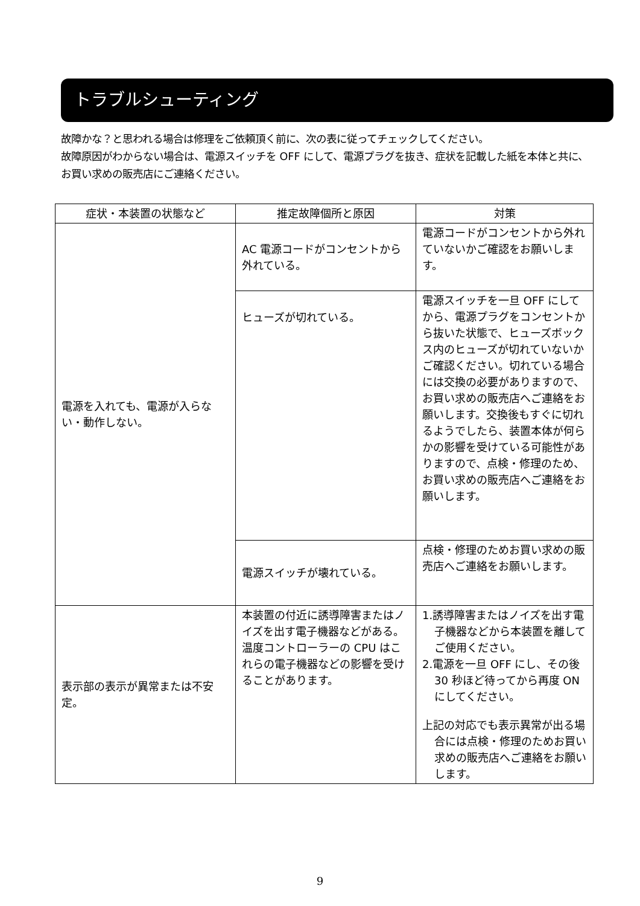トラブルシューティング
故障かな？と思われる場合は修理をご依頼頂く前に、次の表に従ってチェックしてください。
故障原因がわからない場合は、電源スイッチを OFF にして、電源プラグを抜き、症状を記載した紙を本体と共に、お買い求めの販売店にご連絡ください。
| 症状・本装置の状態など | 推定故障個所と原因 | 対策 |
| --- | --- | --- |
| 電源を入れても、電源が入らない・動作しない。 | AC 電源コードがコンセントから外れている。 | 電源コードがコンセントから外れていないかご確認をお願いします。 |
| | ヒューズが切れている。 | 電源スイッチを一旦 OFF にしてから、電源プラグをコンセントから抜いた状態で、ヒューズボックス内のヒューズが切れていないかご確認ください。切れている場合には交換の必要がありますので、お買い求めの販売店へご連絡をお願いします。交換後もすぐに切れるようでしたら、装置本体が何らかの影響を受けている可能性がありますので、点検・修理のため、お買い求めの販売店へご連絡をお願いします。 |
| | 電源スイッチが壊れている。 | 点検・修理のためお買い求めの販売店へご連絡をお願いします。 |
| 表示部の表示が異常または不安定。 | 本装置の付近に誘導障害またはノイズを出す電子機器などがある。温度コントローラーの CPU はこれらの電子機器などの影響を受けることがあります。 | 1.誘導障害またはノイズを出す電子機器などから本装置を離してご使用ください。 2.電源を一旦 OFF にし、その後 30 秒ほど待ってから再度 ON にしてください。 上記の対応でも表示異常が出る場合には点検・修理のためお買い求めの販売店へご連絡をお願いします。 |
9